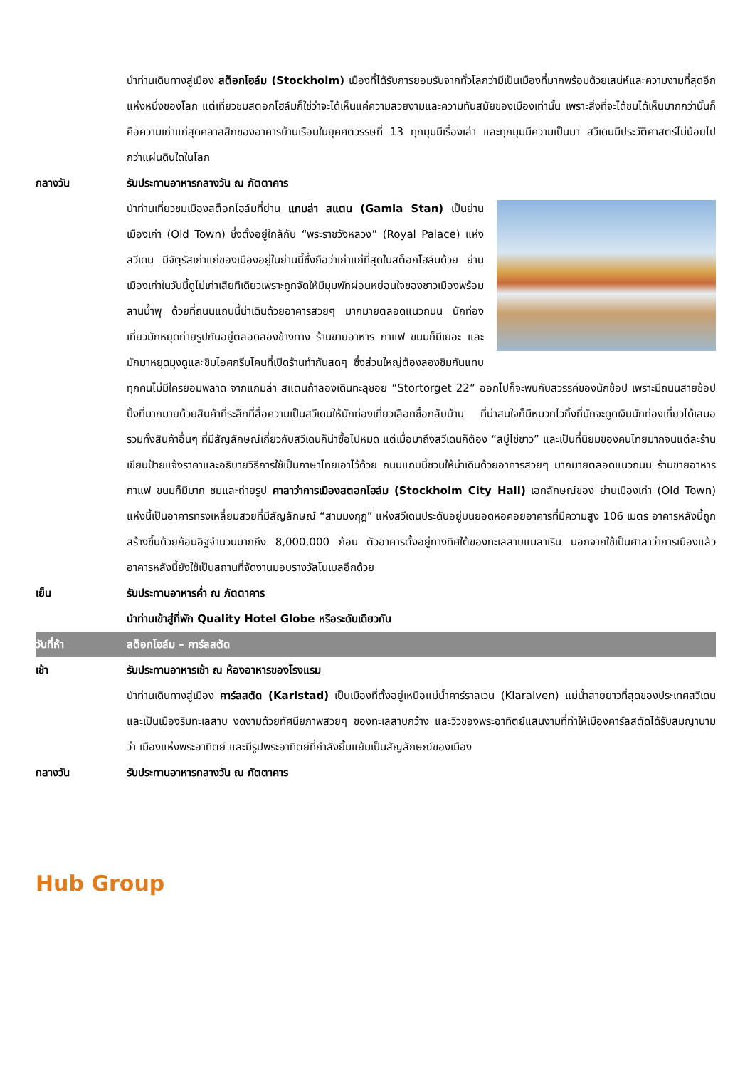นำท่านเดินทางสู่เมือง สต็อกโฮล์ม (Stockholm) เมืองที่ได้รับการยอมรับจากทั่วโลกว่ามีเป็นเมืองที่มากพร้อมด้วยเสน่ห์และความงามที่สุดอีกแห่งหนึ่งของโลก แต่เที่ยวชมสตอกโฮล์มก็ใช่ว่าจะได้เห็นแค่ความสวยงามและความทันสมัยของเมืองเท่านั้น เพราะสิ่งที่จะได้ชมได้เห็นมากกว่านั้นก็คือความเก่าแก่สุดคลาสสิกของอาคารบ้านเรือนในยุคศตวรรษที่ 13 ทุกมุมมีเรื่องเล่า และทุกมุมมีความเป็นมา สวีเดนมีประวัติศาสตร์ไม่น้อยไปกว่าแผ่นดินใดในโลก
กลางวัน รับประทานอาหารกลางวัน ณ ภัตตาคาร
นำท่านเที่ยวชมเมืองสต็อกโฮล์มที่ย่าน แกมล่า สแตน (Gamla Stan) เป็นย่านเมืองเก่า (Old Town) ซึ่งตั้งอยู่ใกล้กับ “พระราชวังหลวง” (Royal Palace) แห่งสวีเดน มีจัตุรัสเก่าแก่ของเมืองอยู่ในย่านนี้ซึ่งถือว่าเก่าแก่ที่สุดในสต็อกโฮล์มด้วย ย่านเมืองเก่าในวันนี้ดูไม่เก่าเสียทีเดียวเพราะถูกจัดให้มีมุมพักผ่อนหย่อนใจของชาวเมืองพร้อมลานน้ำพุ ด้วยที่ถนนแถบนี้น่าเดินด้วยอาคารสวยๆ มากมายตลอดแนวถนน นักท่องเที่ยวมักหยุดถ่ายรูปกันอยู่ตลอดสองข้างทาง ร้านขายอาหาร กาแฟ ขนมก็มีเยอะ และมักมาหยุดมุงดูและชิมไอศกรีมโคนที่เปิดร้านทำกันสดๆ ซึ่งส่วนใหญ่ต้องลองชิมกันแทบทุกคนไม่มีใครยอมพลาด จากแกมล่า สแตนถ้าลองเดินทะลุซอย “Stortorget 22” ออกไปก็จะพบกับสวรรค์ของนักช้อป เพราะมีถนนสายช้อปปิ้งที่มากมายด้วยสินค้าที่ระลึกที่สื่อความเป็นสวีเดนให้นักท่องเที่ยวเลือกซื้อกลับบ้าน ที่น่าสนใจก็มีหมวกไวกิ้งที่มักจะดูดเงินนักท่องเที่ยวได้เสมอ รวมทั้งสินค้าอื่นๆ ที่มีสัญลักษณ์เกี่ยวกับสวีเดนก็น่าซื้อไปหมด แต่เมื่อมาถึงสวีเดนก็ต้อง “สบู่ไข่ขาว” และเป็นที่นิยมของคนไทยมากจนแต่ละร้านเขียนป้ายแจ้งราคาและอธิบายวิธีการใช้เป็นภาษาไทยเอาไว้ด้วย ถนนแถบนี้ชวนให้น่าเดินด้วยอาคารสวยๆ มากมายตลอดแนวถนน ร้านขายอาหาร กาแฟ ขนมก็มีมาก ชมและถ่ายรูป ศาลาว่าการเมืองสตอกโฮล์ม (Stockholm City Hall) เอกลักษณ์ของ ย่านเมืองเก่า (Old Town) แห่งนี้เป็นอาคารทรงเหลี่ยมสวยที่มีสัญลักษณ์ “สามมงกุฎ” แห่งสวีเดนประดับอยู่บนยอดหอคอยอาคารที่มีความสูง 106 เมตร อาคารหลังนี้ถูกสร้างขึ้นด้วยก้อนอิฐจำนวนมากถึง 8,000,000 ก้อน ตัวอาคารตั้งอยู่ทางทิศใต้ของทะเลสาบแมลาเริน นอกจากใช้เป็นศาลาว่าการเมืองแล้ว อาคารหลังนี้ยังใช้เป็นสถานที่จัดงานมอบรางวัลโนเบลอีกด้วย
เย็น รับประทานอาหารค่ำ ณ ภัตตาคาร
นำท่านเข้าสู่ที่พัก Quality Hotel Globe หรือระดับเดียวกัน
วันที่ห้า สต็อกโฮล์ม – คาร์ลสตัด
เช้า รับประทานอาหารเช้า ณ ห้องอาหารของโรงแรม
นำท่านเดินทางสู่เมือง คาร์ลสตัด (Karlstad) เป็นเมืองที่ตั้งอยู่เหนือแม่น้ำคาร์ราลเวน (Klaralven) แม่น้ำสายยาวที่สุดของประเทศสวีเดน และเป็นเมืองริมทะเลสาบ งดงามด้วยทัศนียภาพสวยๆ ของทะเลสาบกว้าง และวิวของพระอาทิตย์แสนงามที่ทำให้เมืองคาร์ลสตัดได้รับสมญานามว่า เมืองแห่งพระอาทิตย์ และมีรูปพระอาทิตย์ที่กำลังยิ้มแย้มเป็นสัญลักษณ์ของเมือง
กลางวัน รับประทานอาหารกลางวัน ณ ภัตตาคาร
Hub Group